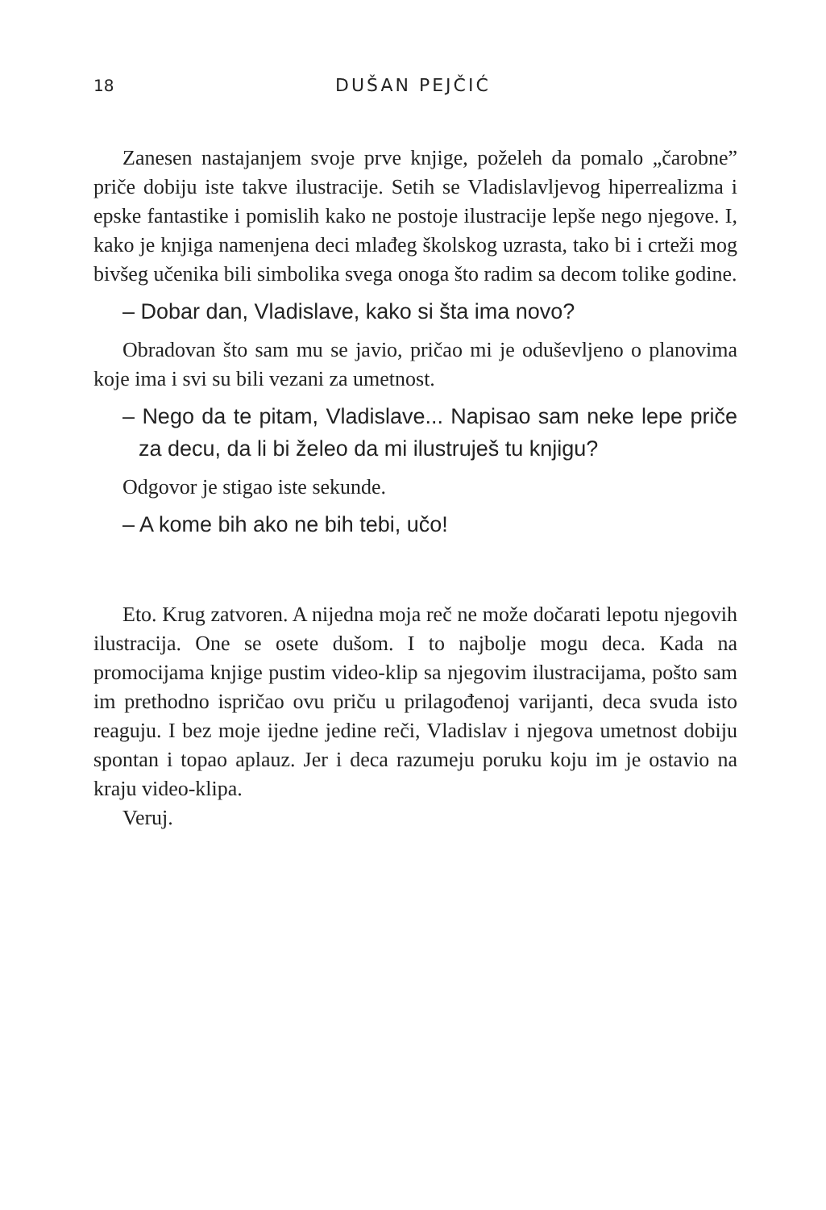18 DUŠAN PEJČIĆ
Zanesen nastajanjem svoje prve knjige, poželeh da pomalo „čarobne” priče dobiju iste takve ilustracije. Setih se Vladislavljevog hiperrealizma i epske fantastike i pomislih kako ne postoje ilustracije lepše nego njegove. I, kako je knjiga namenjena deci mlađeg školskog uzrasta, tako bi i crteži mog bivšeg učenika bili simbolika svega onoga što radim sa decom tolike godine.
– Dobar dan, Vladislave, kako si šta ima novo?
Obradovan što sam mu se javio, pričao mi je oduševljeno o planovima koje ima i svi su bili vezani za umetnost.
– Nego da te pitam, Vladislave... Napisao sam neke lepe priče za decu, da li bi želeo da mi ilustruješ tu knjigu?
Odgovor je stigao iste sekunde.
– A kome bih ako ne bih tebi, učo!
Eto. Krug zatvoren. A nijedna moja reč ne može dočarati lepotu njegovih ilustracija. One se osete dušom. I to najbolje mogu deca. Kada na promocijama knjige pustim video-klip sa njegovim ilustracijama, pošto sam im prethodno ispričao ovu priču u prilagođenoj varijanti, deca svuda isto reaguju. I bez moje ijedne jedine reči, Vladislav i njegova umetnost dobiju spontan i topao aplauz. Jer i deca razumeju poruku koju im je ostavio na kraju video-klipa.
Veruj.